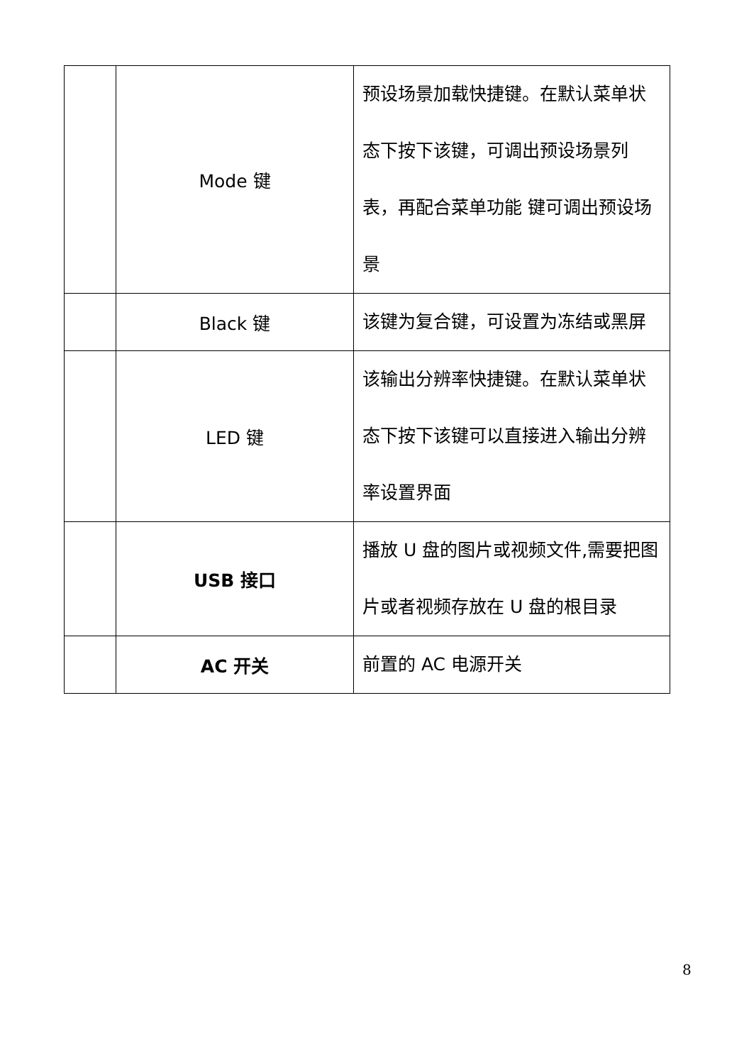| | Mode 键 | 预设场景加载快捷键。在默认菜单状态下按下该键，可调出预设场景列表，再配合菜单功能 键可调出预设场景 |
| | Black 键 | 该键为复合键，可设置为冻结或黑屏 |
| | LED 键 | 该输出分辨率快捷键。在默认菜单状态下按下该键可以直接进入输出分辨率设置界面 |
| | USB 接口 | 播放 U 盘的图片或视频文件,需要把图片或者视频存放在 U 盘的根目录 |
| | AC 开关 | 前置的 AC 电源开关 |
8